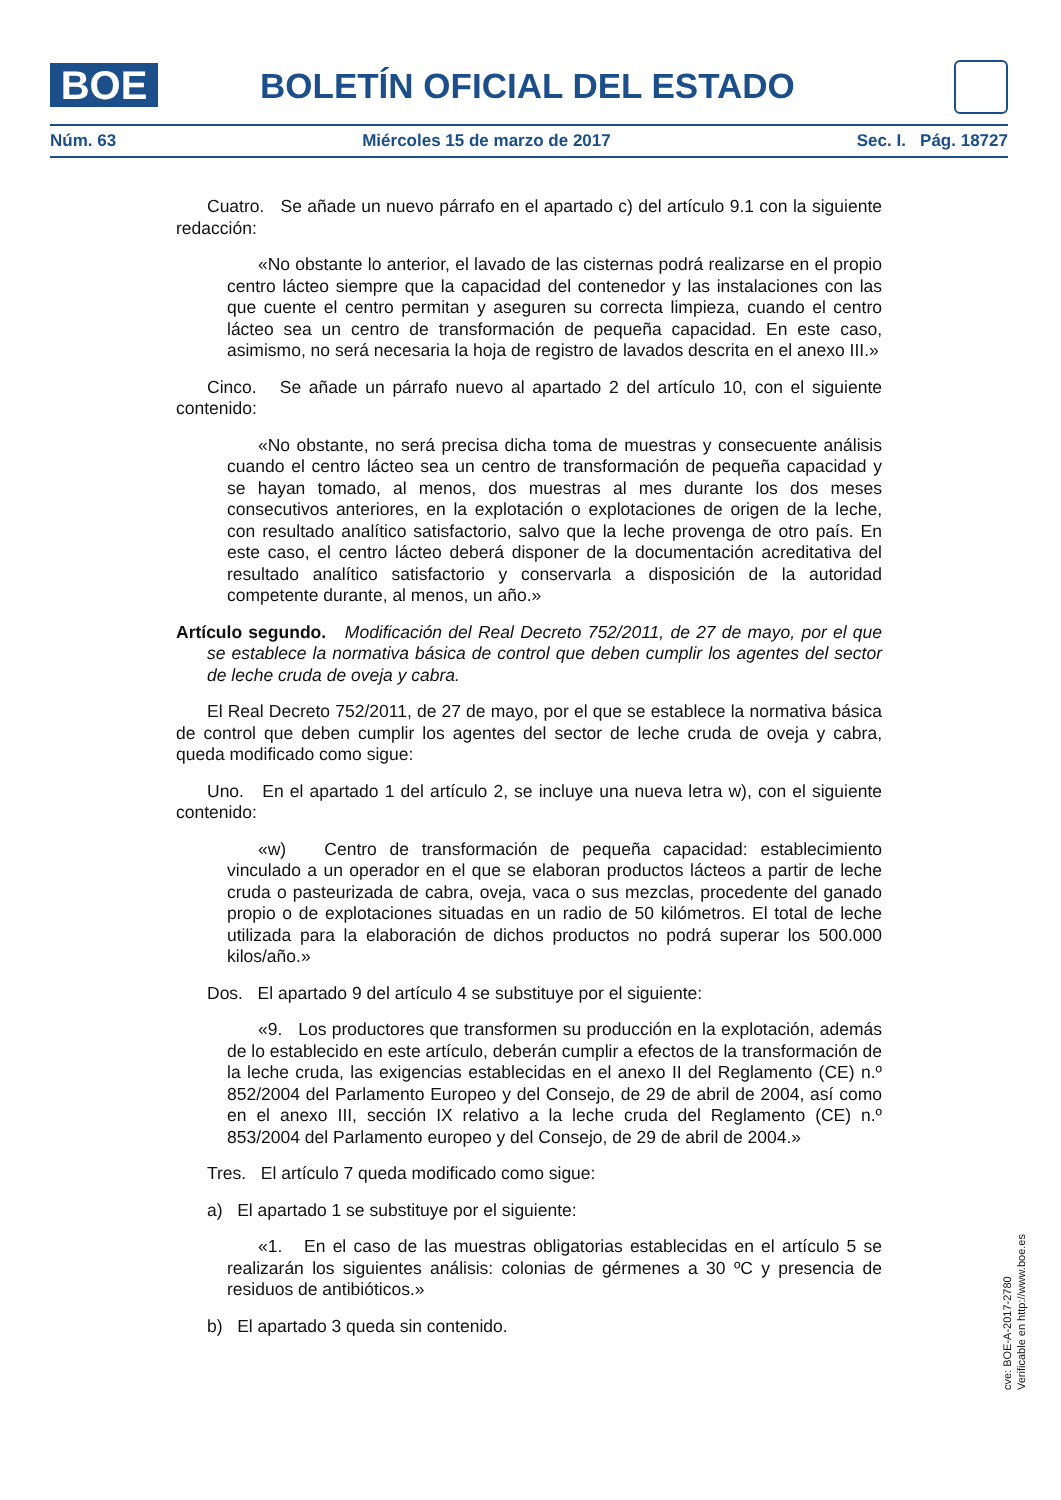BOE BOLETÍN OFICIAL DEL ESTADO
Núm. 63 Miércoles 15 de marzo de 2017 Sec. I. Pág. 18727
Cuatro. Se añade un nuevo párrafo en el apartado c) del artículo 9.1 con la siguiente redacción:
«No obstante lo anterior, el lavado de las cisternas podrá realizarse en el propio centro lácteo siempre que la capacidad del contenedor y las instalaciones con las que cuente el centro permitan y aseguren su correcta limpieza, cuando el centro lácteo sea un centro de transformación de pequeña capacidad. En este caso, asimismo, no será necesaria la hoja de registro de lavados descrita en el anexo III.»
Cinco. Se añade un párrafo nuevo al apartado 2 del artículo 10, con el siguiente contenido:
«No obstante, no será precisa dicha toma de muestras y consecuente análisis cuando el centro lácteo sea un centro de transformación de pequeña capacidad y se hayan tomado, al menos, dos muestras al mes durante los dos meses consecutivos anteriores, en la explotación o explotaciones de origen de la leche, con resultado analítico satisfactorio, salvo que la leche provenga de otro país. En este caso, el centro lácteo deberá disponer de la documentación acreditativa del resultado analítico satisfactorio y conservarla a disposición de la autoridad competente durante, al menos, un año.»
Artículo segundo. Modificación del Real Decreto 752/2011, de 27 de mayo, por el que se establece la normativa básica de control que deben cumplir los agentes del sector de leche cruda de oveja y cabra.
El Real Decreto 752/2011, de 27 de mayo, por el que se establece la normativa básica de control que deben cumplir los agentes del sector de leche cruda de oveja y cabra, queda modificado como sigue:
Uno. En el apartado 1 del artículo 2, se incluye una nueva letra w), con el siguiente contenido:
«w) Centro de transformación de pequeña capacidad: establecimiento vinculado a un operador en el que se elaboran productos lácteos a partir de leche cruda o pasteurizada de cabra, oveja, vaca o sus mezclas, procedente del ganado propio o de explotaciones situadas en un radio de 50 kilómetros. El total de leche utilizada para la elaboración de dichos productos no podrá superar los 500.000 kilos/año.»
Dos. El apartado 9 del artículo 4 se substituye por el siguiente:
«9. Los productores que transformen su producción en la explotación, además de lo establecido en este artículo, deberán cumplir a efectos de la transformación de la leche cruda, las exigencias establecidas en el anexo II del Reglamento (CE) n.º 852/2004 del Parlamento Europeo y del Consejo, de 29 de abril de 2004, así como en el anexo III, sección IX relativo a la leche cruda del Reglamento (CE) n.º 853/2004 del Parlamento europeo y del Consejo, de 29 de abril de 2004.»
Tres. El artículo 7 queda modificado como sigue:
a) El apartado 1 se substituye por el siguiente:
«1. En el caso de las muestras obligatorias establecidas en el artículo 5 se realizarán los siguientes análisis: colonias de gérmenes a 30 ºC y presencia de residuos de antibióticos.»
b) El apartado 3 queda sin contenido.
cve: BOE-A-2017-2780
Verificable en http://www.boe.es